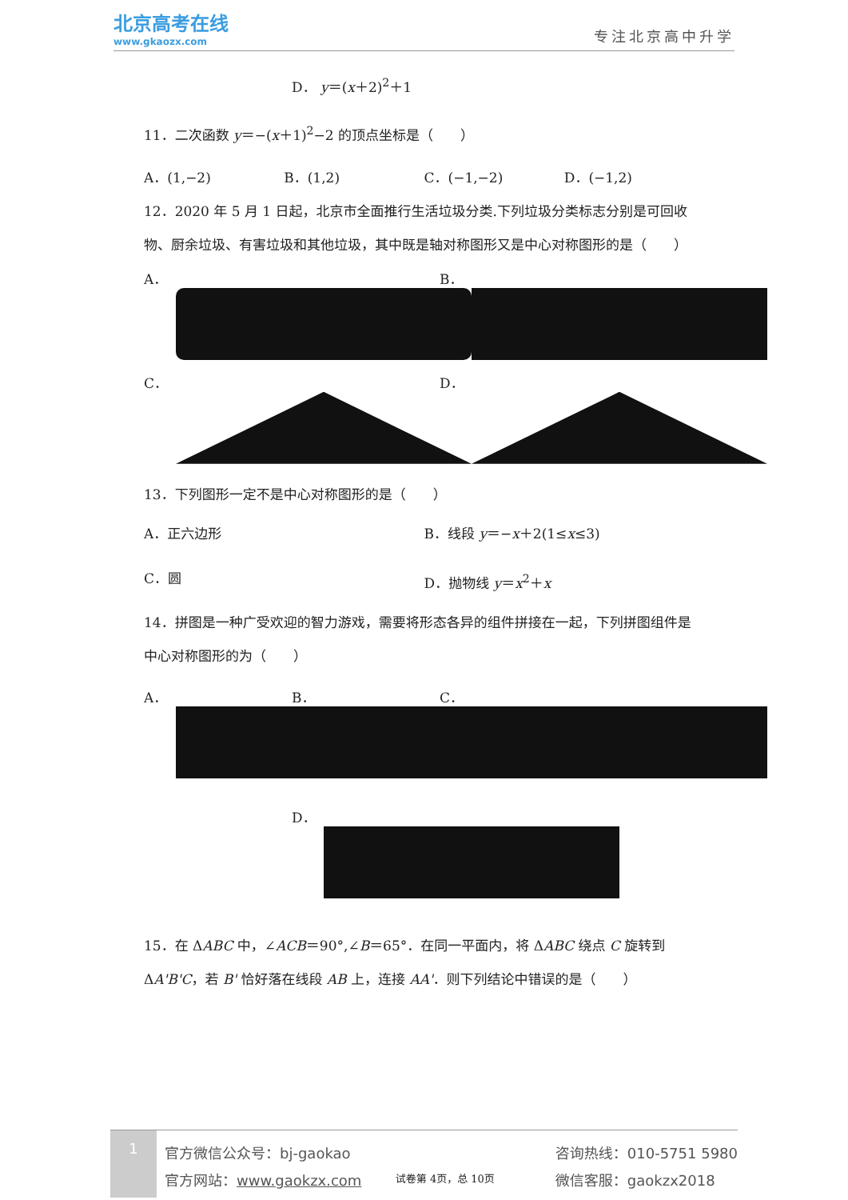北京高考在线
www.gkaozx.com
专注北京高中升学
D． y＝(x＋2)<sup>2</sup>＋1
11．二次函数 y＝−(x＋1)<sup>2</sup>−2 的顶点坐标是（　　）
A．(1,−2) B．(1,2) C．(−1,−2) D．(−1,2)
12．2020 年 5 月 1 日起，北京市全面推行生活垃圾分类.下列垃圾分类标志分别是可回收物、厨余垃圾、有害垃圾和其他垃圾，其中既是轴对称图形又是中心对称图形的是（　　）
A． B．
C． D．
13．下列图形一定不是中心对称图形的是（　　）
A．正六边形 B．线段 y＝−x＋2(1≤x≤3)
C．圆 D．抛物线 y＝x<sup>2</sup>＋x
14．拼图是一种广受欢迎的智力游戏，需要将形态各异的组件拼接在一起，下列拼图组件是中心对称图形的为（　　）
A． B． C．
D．
15．在 ΔABC 中，∠ACB＝90°,∠B＝65°．在同一平面内，将 ΔABC 绕点 C 旋转到 ΔA'B'C，若 B' 恰好落在线段 AB 上，连接 AA'．则下列结论中错误的是（　　）
1
官方微信公众号：bj-gaokao
官方网站：www.gaokzx.com
试卷第 4页，总 10页
咨询热线：010-5751 5980
微信客服：gaokzx2018